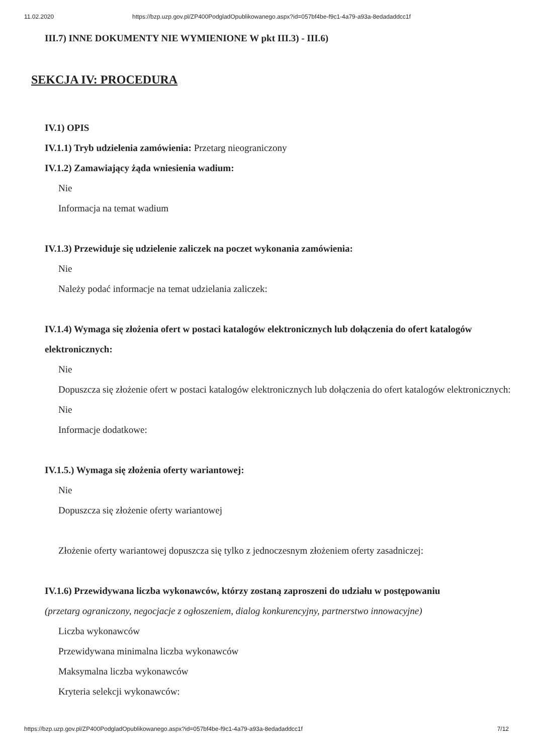11.02.2020 https://bzp.uzp.gov.pl/ZP400PodgladOpublikowanego.aspx?id=057bf4be-f9c1-4a79-a93a-8edadaddcc1f
III.7) INNE DOKUMENTY NIE WYMIENIONE W pkt III.3) - III.6)
SEKCJA IV: PROCEDURA
IV.1) OPIS
IV.1.1) Tryb udzielenia zamówienia: Przetarg nieograniczony
IV.1.2) Zamawiający żąda wniesienia wadium:
Nie
Informacja na temat wadium
IV.1.3) Przewiduje się udzielenie zaliczek na poczet wykonania zamówienia:
Nie
Należy podać informacje na temat udzielania zaliczek:
IV.1.4) Wymaga się złożenia ofert w postaci katalogów elektronicznych lub dołączenia do ofert katalogów elektronicznych:
Nie
Dopuszcza się złożenie ofert w postaci katalogów elektronicznych lub dołączenia do ofert katalogów elektronicznych:
Nie
Informacje dodatkowe:
IV.1.5.) Wymaga się złożenia oferty wariantowej:
Nie
Dopuszcza się złożenie oferty wariantowej
Złożenie oferty wariantowej dopuszcza się tylko z jednoczesnym złożeniem oferty zasadniczej:
IV.1.6) Przewidywana liczba wykonawców, którzy zostaną zaproszeni do udziału w postępowaniu
(przetarg ograniczony, negocjacje z ogłoszeniem, dialog konkurencyjny, partnerstwo innowacyjne)
Liczba wykonawców
Przewidywana minimalna liczba wykonawców
Maksymalna liczba wykonawców
Kryteria selekcji wykonawców:
https://bzp.uzp.gov.pl/ZP400PodgladOpublikowanego.aspx?id=057bf4be-f9c1-4a79-a93a-8edadaddcc1f 7/12